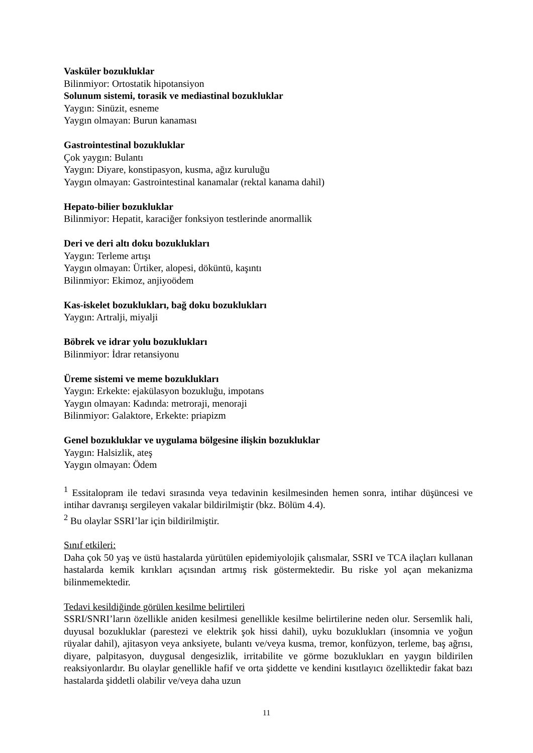Vasküler bozukluklar
Bilinmiyor: Ortostatik hipotansiyon
Solunum sistemi, torasik ve mediastinal bozukluklar
Yaygın: Sinüzit, esneme
Yaygın olmayan: Burun kanaması
Gastrointestinal bozukluklar
Çok yaygın: Bulantı
Yaygın: Diyare, konstipasyon, kusma, ağız kuruluğu
Yaygın olmayan: Gastrointestinal kanamalar (rektal kanama dahil)
Hepato-bilier bozukluklar
Bilinmiyor: Hepatit, karaciğer fonksiyon testlerinde anormallik
Deri ve deri altı doku bozuklukları
Yaygın: Terleme artışı
Yaygın olmayan: Ürtiker, alopesi, döküntü, kaşıntı
Bilinmiyor: Ekimoz, anjiyoödem
Kas-iskelet bozuklukları, bağ doku bozuklukları
Yaygın: Artralji, miyalji
Böbrek ve idrar yolu bozuklukları
Bilinmiyor: İdrar retansiyonu
Üreme sistemi ve meme bozuklukları
Yaygın: Erkekte: ejakülasyon bozukluğu, impotans
Yaygın olmayan: Kadında: metroraji, menoraji
Bilinmiyor: Galaktore, Erkekte: priapizm
Genel bozukluklar ve uygulama bölgesine ilişkin bozukluklar
Yaygın: Halsizlik, ateş
Yaygın olmayan: Ödem
<sup>1</sup> Essitalopram ile tedavi sırasında veya tedavinin kesilmesinden hemen sonra, intihar düşüncesi ve intihar davranışı sergileyen vakalar bildirilmiştir (bkz. Bölüm 4.4).
<sup>2</sup> Bu olaylar SSRI’lar için bildirilmiştir.
Sınıf etkileri:
Daha çok 50 yaş ve üstü hastalarda yürütülen epidemiyolojik çalısmalar, SSRI ve TCA ilaçları kullanan hastalarda kemik kırıkları açısından artmış risk göstermektedir. Bu riske yol açan mekanizma bilinmemektedir.
Tedavi kesildiğinde görülen kesilme belirtileri
SSRI/SNRI’ların özellikle aniden kesilmesi genellikle kesilme belirtilerine neden olur. Sersemlik hali, duyusal bozukluklar (parestezi ve elektrik şok hissi dahil), uyku bozuklukları (insomnia ve yoğun rüyalar dahil), ajitasyon veya anksiyete, bulantı ve/veya kusma, tremor, konfüzyon, terleme, baş ağrısı, diyare, palpitasyon, duygusal dengesizlik, irritabilite ve görme bozuklukları en yaygın bildirilen reaksiyonlardır. Bu olaylar genellikle hafif ve orta şiddette ve kendini kısıtlayıcı özelliktedir fakat bazı hastalarda şiddetli olabilir ve/veya daha uzun
11